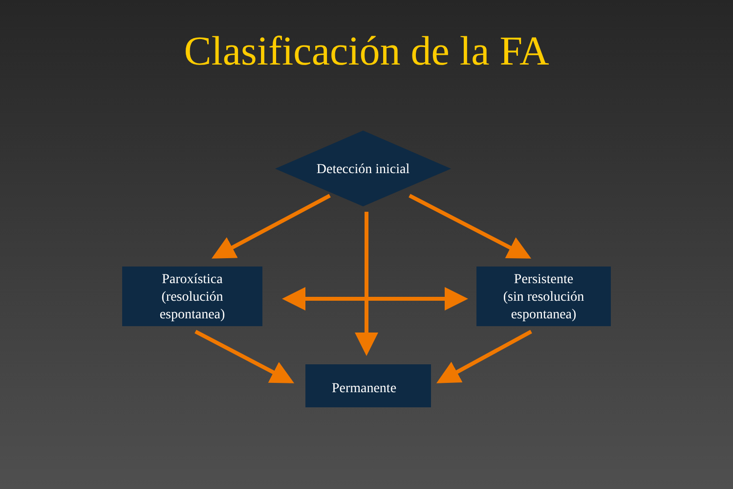Clasificación de la FA
Detección inicial
Paroxística
(resolución
espontanea)
Persistente
(sin resolución
espontanea)
Permanente